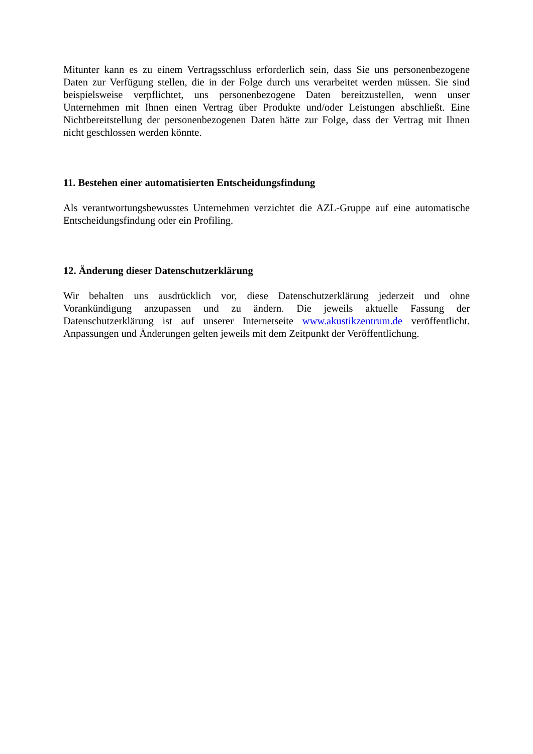Mitunter kann es zu einem Vertragsschluss erforderlich sein, dass Sie uns personenbezogene Daten zur Verfügung stellen, die in der Folge durch uns verarbeitet werden müssen. Sie sind beispielsweise verpflichtet, uns personenbezogene Daten bereitzustellen, wenn unser Unternehmen mit Ihnen einen Vertrag über Produkte und/oder Leistungen abschließt. Eine Nichtbereitstellung der personenbezogenen Daten hätte zur Folge, dass der Vertrag mit Ihnen nicht geschlossen werden könnte.
11. Bestehen einer automatisierten Entscheidungsfindung
Als verantwortungsbewusstes Unternehmen verzichtet die AZL-Gruppe auf eine automatische Entscheidungsfindung oder ein Profiling.
12. Änderung dieser Datenschutzerklärung
Wir behalten uns ausdrücklich vor, diese Datenschutzerklärung jederzeit und ohne Vorankündigung anzupassen und zu ändern. Die jeweils aktuelle Fassung der Datenschutzerklärung ist auf unserer Internetseite www.akustikzentrum.de veröffentlicht. Anpassungen und Änderungen gelten jeweils mit dem Zeitpunkt der Veröffentlichung.